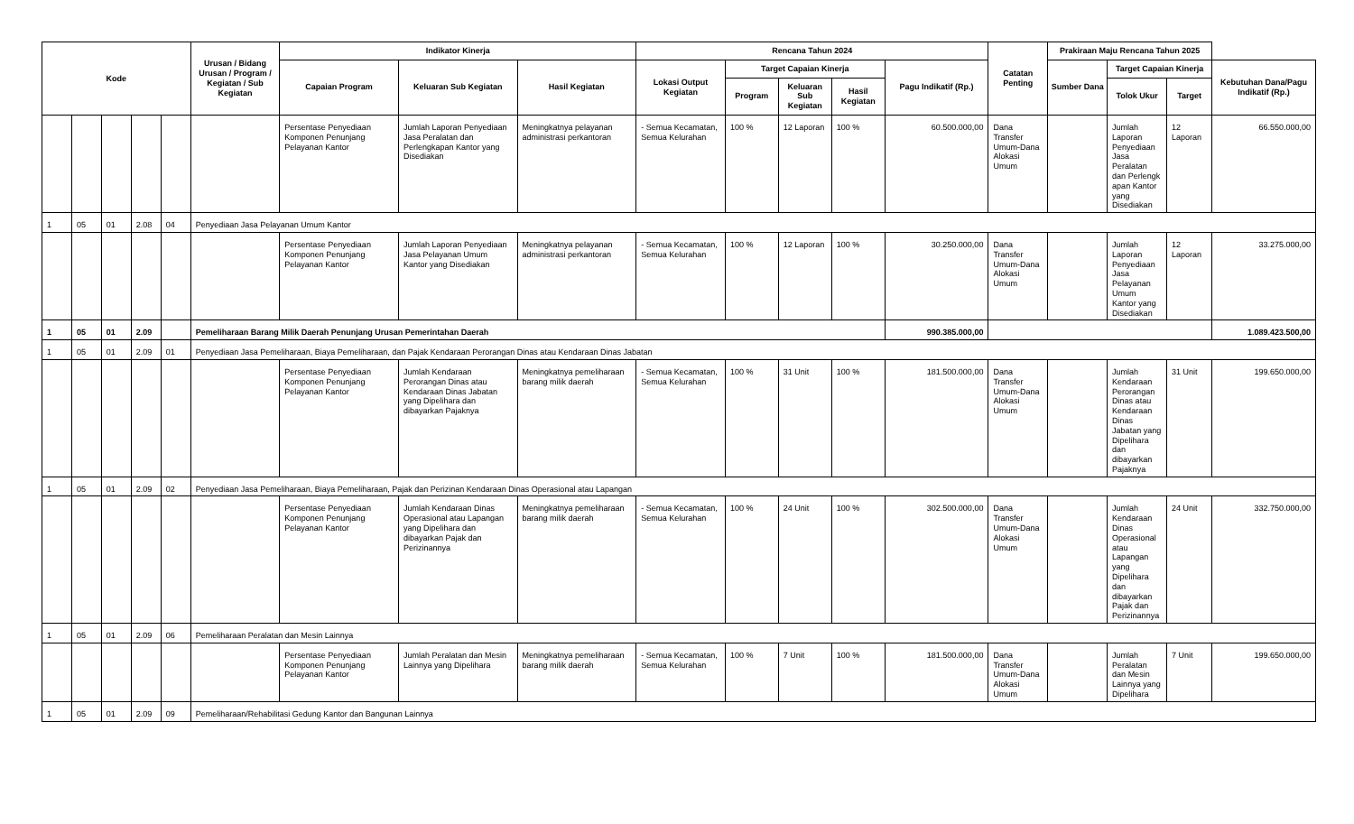| Kode | | | | | Urusan / Bidang Urusan / Program / Kegiatan / Sub Kegiatan | Indikator Kinerja | | | Rencana Tahun 2024 | | | | | Catatan Penting | Prakiraan Maju Rencana Tahun 2025 | | | |
| --- | --- | --- | --- | --- | --- | --- | --- | --- | --- | --- | --- | --- | --- | --- | --- | --- | --- | --- |
| | | | | | | Capaian Program | Keluaran Sub Kegiatan | Hasil Kegiatan | Lokasi Output Kegiatan | Target Capaian Kinerja | | | Pagu Indikatif (Rp.) | | Sumber Dana | Target Capaian Kinerja | | Kebutuhan Dana/Pagu Indikatif (Rp.) |
| | | | | | | | | | | Program | Keluaran Sub Kegiatan | Hasil Kegiatan | | | | Tolok Ukur | Target | |
| | | | | | | Persentase Penyediaan Komponen Penunjang Pelayanan Kantor | Jumlah Laporan Penyediaan Jasa Peralatan dan Perlengkapan Kantor yang Disediakan | Meningkatnya pelayanan administrasi perkantoran | - Semua Kecamatan, Semua Kelurahan | 100 % | 12 Laporan | 100 % | 60.500.000,00 | Dana Transfer Umum-Dana Alokasi Umum | | Jumlah Laporan Penyediaan Jasa Peralatan dan Perlengk apan Kantor yang Disediakan | 12 Laporan | 66.550.000,00 |
| 1 | 05 | 01 | 2.08 | 04 | Penyediaan Jasa Pelayanan Umum Kantor | | | | | | | | | | | | | |
| | | | | | | Persentase Penyediaan Komponen Penunjang Pelayanan Kantor | Jumlah Laporan Penyediaan Jasa Pelayanan Umum Kantor yang Disediakan | Meningkatnya pelayanan administrasi perkantoran | - Semua Kecamatan, Semua Kelurahan | 100 % | 12 Laporan | 100 % | 30.250.000,00 | Dana Transfer Umum-Dana Alokasi Umum | | Jumlah Laporan Penyediaan Jasa Pelayanan Umum Kantor yang Disediakan | 12 Laporan | 33.275.000,00 |
| 1 | 05 | 01 | 2.09 | | Pemeliharaan Barang Milik Daerah Penunjang Urusan Pemerintahan Daerah | | | | | | | | 990.385.000,00 | | | | | 1.089.423.500,00 |
| 1 | 05 | 01 | 2.09 | 01 | Penyediaan Jasa Pemeliharaan, Biaya Pemeliharaan, dan Pajak Kendaraan Perorangan Dinas atau Kendaraan Dinas Jabatan | | | | | | | | | | | | | |
| | | | | | | Persentase Penyediaan Komponen Penunjang Pelayanan Kantor | Jumlah Kendaraan Perorangan Dinas atau Kendaraan Dinas Jabatan yang Dipelihara dan dibayarkan Pajaknya | Meningkatnya pemeliharaan barang milik daerah | - Semua Kecamatan, Semua Kelurahan | 100 % | 31 Unit | 100 % | 181.500.000,00 | Dana Transfer Umum-Dana Alokasi Umum | | Jumlah Kendaraan Perorangan Dinas atau Kendaraan Dinas Jabatan yang Dipelihara dan dibayarkan Pajaknya | 31 Unit | 199.650.000,00 |
| 1 | 05 | 01 | 2.09 | 02 | Penyediaan Jasa Pemeliharaan, Biaya Pemeliharaan, Pajak dan Perizinan Kendaraan Dinas Operasional atau Lapangan | | | | | | | | | | | | | |
| | | | | | | Persentase Penyediaan Komponen Penunjang Pelayanan Kantor | Jumlah Kendaraan Dinas Operasional atau Lapangan yang Dipelihara dan dibayarkan Pajak dan Perizinannya | Meningkatnya pemeliharaan barang milik daerah | - Semua Kecamatan, Semua Kelurahan | 100 % | 24 Unit | 100 % | 302.500.000,00 | Dana Transfer Umum-Dana Alokasi Umum | | Jumlah Kendaraan Dinas Operasional atau Lapangan yang Dipelihara dan dibayarkan Pajak dan Perizinannya | 24 Unit | 332.750.000,00 |
| 1 | 05 | 01 | 2.09 | 06 | Pemeliharaan Peralatan dan Mesin Lainnya | | | | | | | | | | | | | |
| | | | | | | Persentase Penyediaan Komponen Penunjang Pelayanan Kantor | Jumlah Peralatan dan Mesin Lainnya yang Dipelihara | Meningkatnya pemeliharaan barang milik daerah | - Semua Kecamatan, Semua Kelurahan | 100 % | 7 Unit | 100 % | 181.500.000,00 | Dana Transfer Umum-Dana Alokasi Umum | | Jumlah Peralatan dan Mesin Lainnya yang Dipelihara | 7 Unit | 199.650.000,00 |
| 1 | 05 | 01 | 2.09 | 09 | Pemeliharaan/Rehabilitasi Gedung Kantor dan Bangunan Lainnya | | | | | | | | | | | | | |